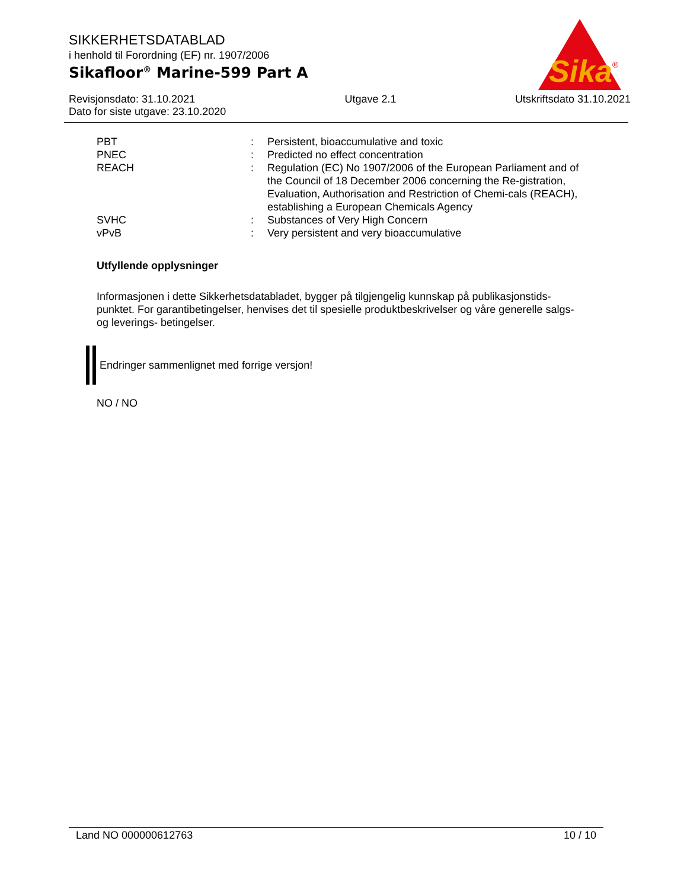Sika
®
SIKKERHETSDATABLAD
i henhold til Forordning (EF) nr. 1907/2006
Sikafloor<sup>®</sup> Marine-599 Part A
Revisjonsdato: 31.10.2021
Dato for siste utgave: 23.10.2020
Utgave 2.1 Utskriftsdato 31.10.2021
| PBT | : | Persistent, bioaccumulative and toxic |
| PNEC | : | Predicted no effect concentration |
| REACH | : | Regulation (EC) No 1907/2006 of the European Parliament and of the Council of 18 December 2006 concerning the Re-gistration, Evaluation, Authorisation and Restriction of Chemi-cals (REACH), establishing a European Chemicals Agency |
| SVHC | : | Substances of Very High Concern |
| vPvB | : | Very persistent and very bioaccumulative |
Utfyllende opplysninger
Informasjonen i dette Sikkerhetsdatabladet, bygger på tilgjengelig kunnskap på publikasjonstids-punktet. For garantibetingelser, henvises det til spesielle produktbeskrivelser og våre generelle salgs- og leverings- betingelser.
Endringer sammenlignet med forrige versjon!
NO / NO
Land NO 000000612763 10 / 10